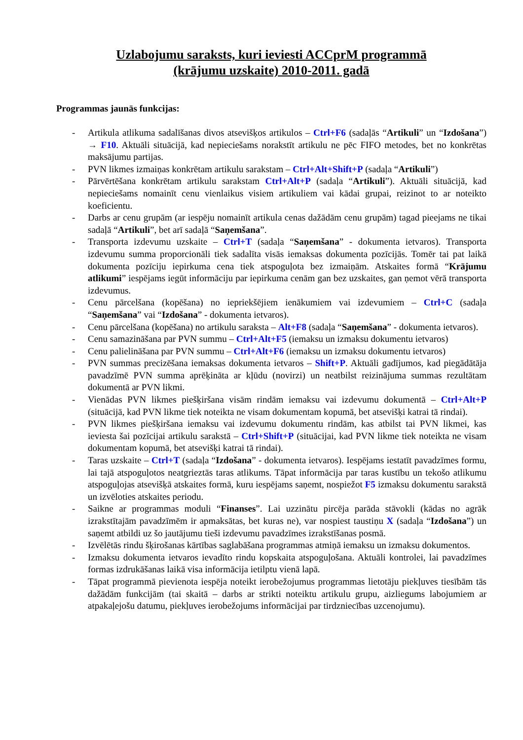Uzlabojumu saraksts, kuri ieviesti ACCprM programmā
(krājumu uzskaite) 2010-2011. gadā
Programmas jaunās funkcijas:
- Artikula atlikuma sadalīšanas divos atsevišķos artikulos – Ctrl+F6 (sadaļās “Artikuli” un “Izdošana”) → F10. Aktuāli situācijā, kad nepieciešams norakstīt artikulu ne pēc FIFO metodes, bet no konkrētas maksājumu partijas.
- PVN likmes izmaiņas konkrētam artikulu sarakstam – Ctrl+Alt+Shift+P (sadaļa “Artikuli”)
- Pārvērtēšana konkrētam artikulu sarakstam Ctrl+Alt+P (sadaļa “Artikuli”). Aktuāli situācijā, kad nepieciešams nomainīt cenu vienlaikus visiem artikuliem vai kādai grupai, reizinot to ar noteikto koeficientu.
- Darbs ar cenu grupām (ar iespēju nomainīt artikula cenas dažādām cenu grupām) tagad pieejams ne tikai sadaļā “Artikuli”, bet arī sadaļā “Saņemšana”.
- Transporta izdevumu uzskaite – Ctrl+T (sadaļa “Saņemšana” - dokumenta ietvaros). Transporta izdevumu summa proporcionāli tiek sadalīta visās iemaksas dokumenta pozīcijās. Tomēr tai pat laikā dokumenta pozīciju iepirkuma cena tiek atspoguļota bez izmaiņām. Atskaites formā “Krājumu atlikumi” iespējams iegūt informāciju par iepirkuma cenām gan bez uzskaites, gan ņemot vērā transporta izdevumus.
- Cenu pārcelšana (kopēšana) no iepriekšējiem ienākumiem vai izdevumiem – Ctrl+C (sadaļa “Saņemšana” vai “Izdošana” - dokumenta ietvaros).
- Cenu pārcelšana (kopēšana) no artikulu saraksta – Alt+F8 (sadaļa “Saņemšana” - dokumenta ietvaros).
- Cenu samazināšana par PVN summu – Ctrl+Alt+F5 (iemaksu un izmaksu dokumentu ietvaros)
- Cenu palielināšana par PVN summu – Ctrl+Alt+F6 (iemaksu un izmaksu dokumentu ietvaros)
- PVN summas precizēšana iemaksas dokumenta ietvaros – Shift+P. Aktuāli gadījumos, kad piegādātāja pavadzīmē PVN summa aprēķināta ar kļūdu (novirzi) un neatbilst reizinājuma summas rezultātam dokumentā ar PVN likmi.
- Vienādas PVN likmes piešķiršana visām rindām iemaksu vai izdevumu dokumentā – Ctrl+Alt+P (situācijā, kad PVN likme tiek noteikta ne visam dokumentam kopumā, bet atsevišķi katrai tā rindai).
- PVN likmes piešķiršana iemaksu vai izdevumu dokumentu rindām, kas atbilst tai PVN likmei, kas ieviesta šai pozīcijai artikulu sarakstā – Ctrl+Shift+P (situācijai, kad PVN likme tiek noteikta ne visam dokumentam kopumā, bet atsevišķi katrai tā rindai).
- Taras uzskaite – Ctrl+T (sadaļa “Izdošana” - dokumenta ietvaros). Iespējams iestatīt pavadzīmes formu, lai tajā atspoguļotos neatgrieztās taras atlikums. Tāpat informācija par taras kustību un tekošo atlikumu atspoguļojas atsevišķā atskaites formā, kuru iespējams saņemt, nospiežot F5 izmaksu dokumentu sarakstā un izvēloties atskaites periodu.
- Saikne ar programmas moduli “Finanses”. Lai uzzinātu pircēja parāda stāvokli (kādas no agrāk izrakstītajām pavadzīmēm ir apmaksātas, bet kuras ne), var nospiest taustiņu X (sadaļa “Izdošana”) un saņemt atbildi uz šo jautājumu tieši izdevumu pavadzīmes izrakstīšanas posmā.
- Izvēlētās rindu šķirošanas kārtības saglabāšana programmas atmiņā iemaksu un izmaksu dokumentos.
- Izmaksu dokumenta ietvaros ievadīto rindu kopskaita atspoguļošana. Aktuāli kontrolei, lai pavadzīmes formas izdrukāšanas laikā visa informācija ietilptu vienā lapā.
- Tāpat programmā pievienota iespēja noteikt ierobežojumus programmas lietotāju piekļuves tiesībām tās dažādām funkcijām (tai skaitā – darbs ar strikti noteiktu artikulu grupu, aizliegums labojumiem ar atpakaļejošu datumu, piekļuves ierobežojums informācijai par tirdzniecības uzcenojumu).